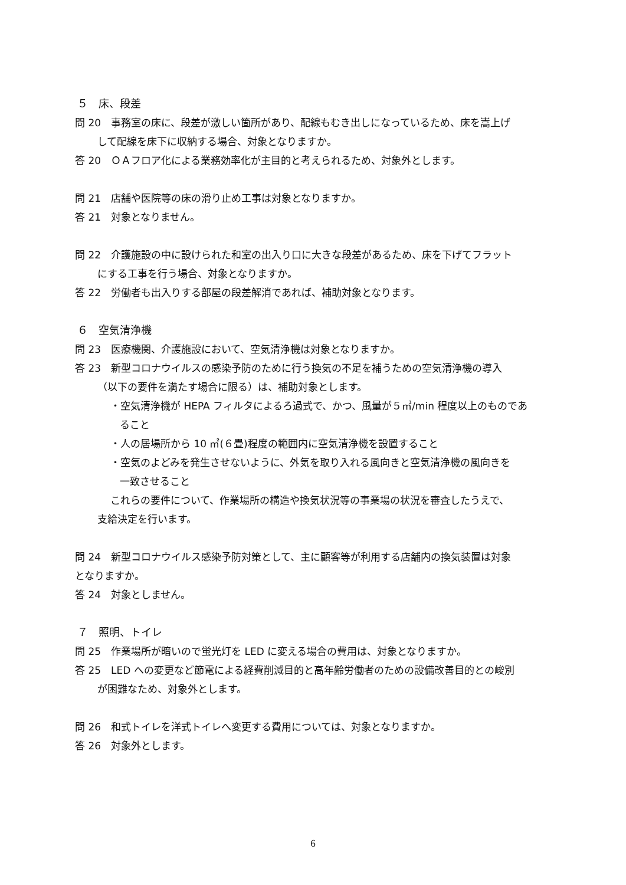５　床、段差
問 20　事務室の床に、段差が激しい箇所があり、配線もむき出しになっているため、床を嵩上げ
して配線を床下に収納する場合、対象となりますか。
答 20　ＯＡフロア化による業務効率化が主目的と考えられるため、対象外とします。
問 21　店舗や医院等の床の滑り止め工事は対象となりますか。
答 21　対象となりません。
問 22　介護施設の中に設けられた和室の出入り口に大きな段差があるため、床を下げてフラット
にする工事を行う場合、対象となりますか。
答 22　労働者も出入りする部屋の段差解消であれば、補助対象となります。
６　空気清浄機
問 23　医療機関、介護施設において、空気清浄機は対象となりますか。
答 23　新型コロナウイルスの感染予防のために行う換気の不足を補うための空気清浄機の導入
（以下の要件を満たす場合に限る）は、補助対象とします。
・空気清浄機が HEPA フィルタによるろ過式で、かつ、風量が５㎥/min 程度以上のものであ
ること
・人の居場所から 10 ㎡(６畳)程度の範囲内に空気清浄機を設置すること
・空気のよどみを発生させないように、外気を取り入れる風向きと空気清浄機の風向きを
一致させること
これらの要件について、作業場所の構造や換気状況等の事業場の状況を審査したうえで、
支給決定を行います。
問 24　新型コロナウイルス感染予防対策として、主に顧客等が利用する店舗内の換気装置は対象
となりますか。
答 24　対象としません。
７　照明、トイレ
問 25　作業場所が暗いので蛍光灯を LED に変える場合の費用は、対象となりますか。
答 25　LED への変更など節電による経費削減目的と高年齢労働者のための設備改善目的との峻別
が困難なため、対象外とします。
問 26　和式トイレを洋式トイレへ変更する費用については、対象となりますか。
答 26　対象外とします。
6